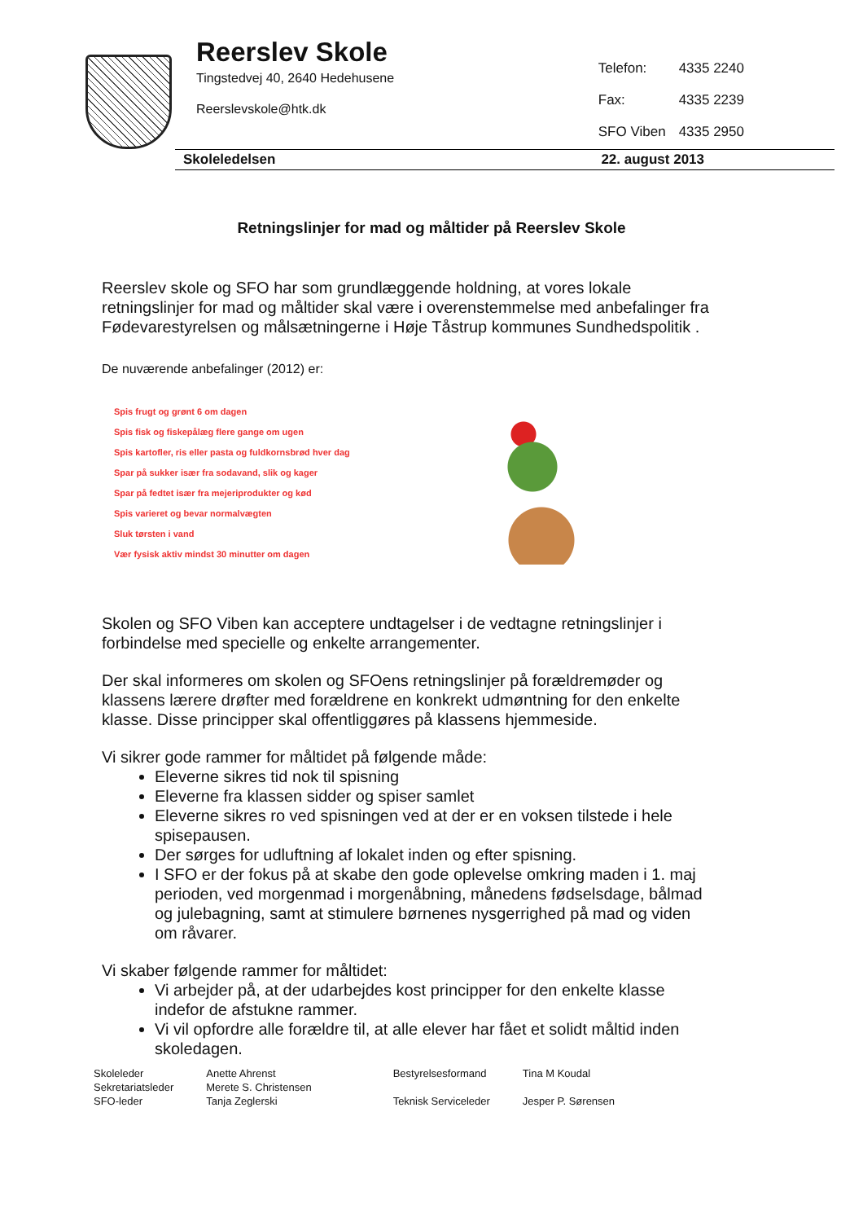Reerslev Skole
Tingstedvej 40, 2640 Hedehusene
Reerslevskole@htk.dk
| Telefon: | 4335 2240 |
| Fax: | 4335 2239 |
| SFO Viben | 4335 2950 |
Skoleledelsen 22. august 2013
Retningslinjer for mad og måltider på Reerslev Skole
Reerslev skole og SFO har som grundlæggende holdning, at vores lokale retningslinjer for mad og måltider skal være i overenstemmelse med anbefalinger fra Fødevarestyrelsen og målsætningerne i Høje Tåstrup kommunes Sundhedspolitik .
De nuværende anbefalinger (2012) er:
Spis frugt og grønt 6 om dagen
Spis fisk og fiskepålæg flere gange om ugen
Spis kartofler, ris eller pasta og fuldkornsbrød hver dag
Spar på sukker især fra sodavand, slik og kager
Spar på fedtet især fra mejeriprodukter og kød
Spis varieret og bevar normalvægten
Sluk tørsten i vand
Vær fysisk aktiv mindst 30 minutter om dagen
Skolen og SFO Viben kan acceptere undtagelser i de vedtagne retningslinjer i forbindelse med specielle og enkelte arrangementer.
Der skal informeres om skolen og SFOens retningslinjer på forældremøder og klassens lærere drøfter med forældrene en konkrekt udmøntning for den enkelte klasse. Disse principper skal offentliggøres på klassens hjemmeside.
Vi sikrer gode rammer for måltidet på følgende måde:
Eleverne sikres tid nok til spisning
Eleverne fra klassen sidder og spiser samlet
Eleverne sikres ro ved spisningen ved at der er en voksen tilstede i hele spisepausen.
Der sørges for udluftning af lokalet inden og efter spisning.
I SFO er der fokus på at skabe den gode oplevelse omkring maden i 1. maj perioden, ved morgenmad i morgenåbning, månedens fødselsdage, bålmad og julebagning, samt at stimulere børnenes nysgerrighed på mad og viden om råvarer.
Vi skaber følgende rammer for måltidet:
Vi arbejder på, at der udarbejdes kost principper for den enkelte klasse indefor de afstukne rammer.
Vi vil opfordre alle forældre til, at alle elever har fået et solidt måltid inden skoledagen.
Skoleleder
Sekretariatsleder
SFO-leder
Anette Ahrenst
Merete S. Christensen
Tanja Zeglerski
Bestyrelsesformand
Teknisk Serviceleder
Tina M Koudal
Jesper P. Sørensen